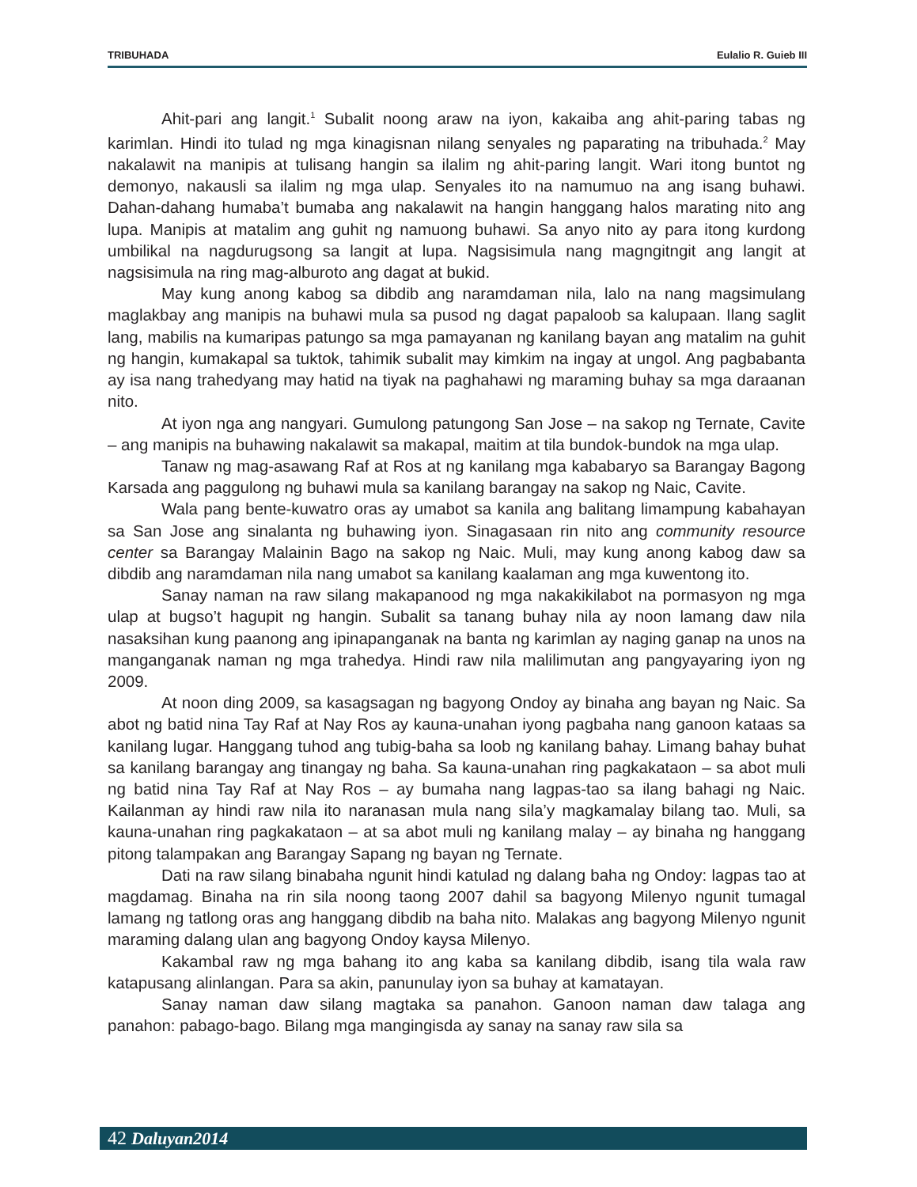TRIBUHADA Eulalio R. Guieb III
Ahit-pari ang langit.<sup>1</sup> Subalit noong araw na iyon, kakaiba ang ahit-paring tabas ng karimlan. Hindi ito tulad ng mga kinagisnan nilang senyales ng paparating na tribuhada.<sup>2</sup> May nakalawit na manipis at tulisang hangin sa ilalim ng ahit-paring langit. Wari itong buntot ng demonyo, nakausli sa ilalim ng mga ulap. Senyales ito na namumuo na ang isang buhawi. Dahan-dahang humaba’t bumaba ang nakalawit na hangin hanggang halos marating nito ang lupa. Manipis at matalim ang guhit ng namuong buhawi. Sa anyo nito ay para itong kurdong umbilikal na nagdurugsong sa langit at lupa. Nagsisimula nang magngitngit ang langit at nagsisimula na ring mag-alburoto ang dagat at bukid.
May kung anong kabog sa dibdib ang naramdaman nila, lalo na nang magsimulang maglakbay ang manipis na buhawi mula sa pusod ng dagat papaloob sa kalupaan. Ilang saglit lang, mabilis na kumaripas patungo sa mga pamayanan ng kanilang bayan ang matalim na guhit ng hangin, kumakapal sa tuktok, tahimik subalit may kimkim na ingay at ungol. Ang pagbabanta ay isa nang trahedyang may hatid na tiyak na paghahawi ng maraming buhay sa mga daraanan nito.
At iyon nga ang nangyari. Gumulong patungong San Jose – na sakop ng Ternate, Cavite – ang manipis na buhawing nakalawit sa makapal, maitim at tila bundok-bundok na mga ulap.
Tanaw ng mag-asawang Raf at Ros at ng kanilang mga kababaryo sa Barangay Bagong Karsada ang paggulong ng buhawi mula sa kanilang barangay na sakop ng Naic, Cavite.
Wala pang bente-kuwatro oras ay umabot sa kanila ang balitang limampung kabahayan sa San Jose ang sinalanta ng buhawing iyon. Sinagasaan rin nito ang community resource center sa Barangay Malainin Bago na sakop ng Naic. Muli, may kung anong kabog daw sa dibdib ang naramdaman nila nang umabot sa kanilang kaalaman ang mga kuwentong ito.
Sanay naman na raw silang makapanood ng mga nakakikilabot na pormasyon ng mga ulap at bugso’t hagupit ng hangin. Subalit sa tanang buhay nila ay noon lamang daw nila nasaksihan kung paanong ang ipinapanganak na banta ng karimlan ay naging ganap na unos na manganganak naman ng mga trahedya. Hindi raw nila malilimutan ang pangyayaring iyon ng 2009.
At noon ding 2009, sa kasagsagan ng bagyong Ondoy ay binaha ang bayan ng Naic. Sa abot ng batid nina Tay Raf at Nay Ros ay kauna-unahan iyong pagbaha nang ganoon kataas sa kanilang lugar. Hanggang tuhod ang tubig-baha sa loob ng kanilang bahay. Limang bahay buhat sa kanilang barangay ang tinangay ng baha. Sa kauna-unahan ring pagkakataon – sa abot muli ng batid nina Tay Raf at Nay Ros – ay bumaha nang lagpas-tao sa ilang bahagi ng Naic. Kailanman ay hindi raw nila ito naranasan mula nang sila’y magkamalay bilang tao. Muli, sa kauna-unahan ring pagkakataon – at sa abot muli ng kanilang malay – ay binaha ng hanggang pitong talampakan ang Barangay Sapang ng bayan ng Ternate.
Dati na raw silang binabaha ngunit hindi katulad ng dalang baha ng Ondoy: lagpas tao at magdamag. Binaha na rin sila noong taong 2007 dahil sa bagyong Milenyo ngunit tumagal lamang ng tatlong oras ang hanggang dibdib na baha nito. Malakas ang bagyong Milenyo ngunit maraming dalang ulan ang bagyong Ondoy kaysa Milenyo.
Kakambal raw ng mga bahang ito ang kaba sa kanilang dibdib, isang tila wala raw katapusang alinlangan. Para sa akin, panunulay iyon sa buhay at kamatayan.
Sanay naman daw silang magtaka sa panahon. Ganoon naman daw talaga ang panahon: pabago-bago. Bilang mga mangingisda ay sanay na sanay raw sila sa
42 Daluyan2014